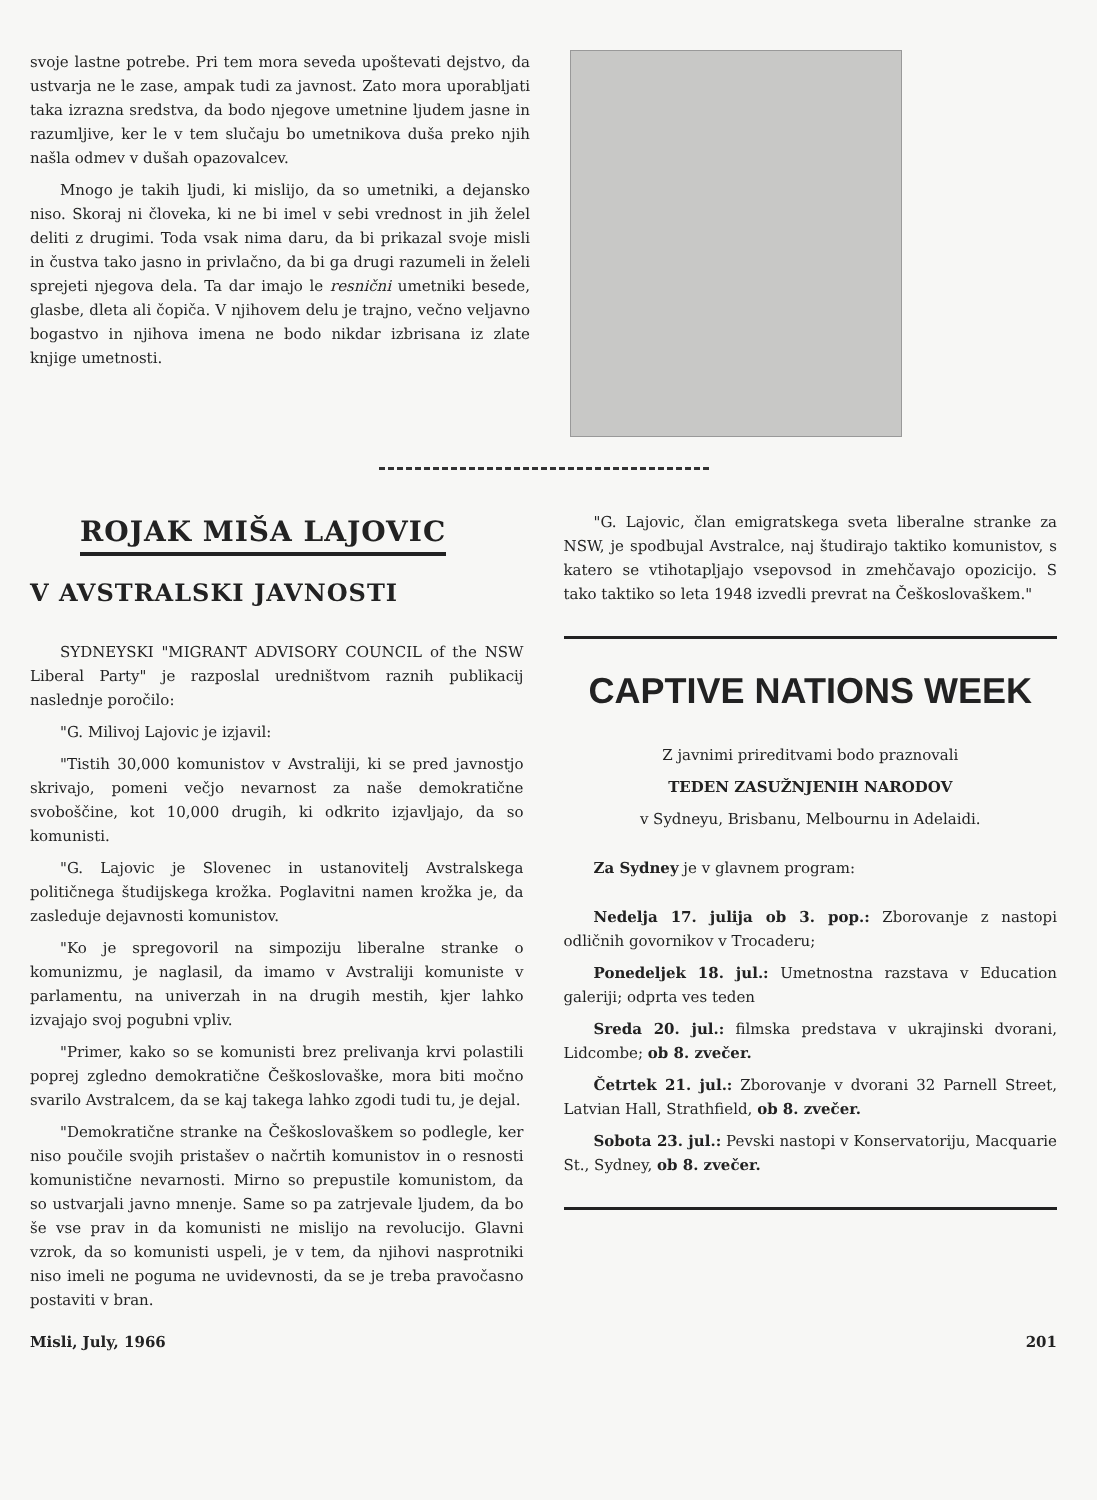svoje lastne potrebe. Pri tem mora seveda upoštevati dejstvo, da ustvarja ne le zase, ampak tudi za javnost. Zato mora uporabljati taka izrazna sredstva, da bodo njegove umetnine ljudem jasne in razumljive, ker le v tem slučaju bo umetnikova duša preko njih našla odmev v dušah opazovalcev.
Mnogo je takih ljudi, ki mislijo, da so umetniki, a dejansko niso. Skoraj ni človeka, ki ne bi imel v sebi vrednost in jih želel deliti z drugimi. Toda vsak nima daru, da bi prikazal svoje misli in čustva tako jasno in privlačno, da bi ga drugi razumeli in želeli sprejeti njegova dela. Ta dar imajo le resnični umetniki besede, glasbe, dleta ali čopiča. V njihovem delu je trajno, večno veljavno bogastvo in njihova imena ne bodo nikdar izbrisana iz zlate knjige umetnosti.
ROJAK MIŠA LAJOVIC
V AVSTRALSKI JAVNOSTI
SYDNEYSKI "MIGRANT ADVISORY COUNCIL of the NSW Liberal Party" je razposlal uredništvom raznih publikacij naslednje poročilo:
"G. Milivoj Lajovic je izjavil:
"Tistih 30,000 komunistov v Avstraliji, ki se pred javnostjo skrivajo, pomeni večjo nevarnost za naše demokratične svoboščine, kot 10,000 drugih, ki odkrito izjavljajo, da so komunisti.
"G. Lajovic je Slovenec in ustanovitelj Avstralskega političnega študijskega krožka. Poglavitni namen krožka je, da zasleduje dejavnosti komunistov.
"Ko je spregovoril na simpoziju liberalne stranke o komunizmu, je naglasil, da imamo v Avstraliji komuniste v parlamentu, na univerzah in na drugih mestih, kjer lahko izvajajo svoj pogubni vpliv.
"Primer, kako so se komunisti brez prelivanja krvi polastili poprej zgledno demokratične Češkoslovaške, mora biti močno svarilo Avstralcem, da se kaj takega lahko zgodi tudi tu, je dejal.
"Demokratične stranke na Češkoslovaškem so podlegle, ker niso poučile svojih pristašev o načrtih komunistov in o resnosti komunistične nevarnosti. Mirno so prepustile komunistom, da so ustvarjali javno mnenje. Same so pa zatrjevale ljudem, da bo še vse prav in da komunisti ne mislijo na revolucijo. Glavni vzrok, da so komunisti uspeli, je v tem, da njihovi nasprotniki niso imeli ne poguma ne uvidevnosti, da se je treba pravočasno postaviti v bran.
"G. Lajovic, član emigratskega sveta liberalne stranke za NSW, je spodbujal Avstralce, naj študirajo taktiko komunistov, s katero se vtihotapljajo vsepovsod in zmehčavajo opozicijo. S tako taktiko so leta 1948 izvedli prevrat na Češkoslovaškem."
CAPTIVE NATIONS WEEK
Z javnimi prireditvami bodo praznovali
TEDEN ZASUŽNJENIH NARODOV
v Sydneyu, Brisbanu, Melbournu in Adelaidi.
Za Sydney je v glavnem program:
Nedelja 17. julija ob 3. pop.: Zborovanje z nastopi odličnih govornikov v Trocaderu;
Ponedeljek 18. jul.: Umetnostna razstava v Education galeriji; odprta ves teden
Sreda 20. jul.: filmska predstava v ukrajinski dvorani, Lidcombe; ob 8. zvečer.
Četrtek 21. jul.: Zborovanje v dvorani 32 Parnell Street, Latvian Hall, Strathfield, ob 8. zvečer.
Sobota 23. jul.: Pevski nastopi v Konservatoriju, Macquarie St., Sydney, ob 8. zvečer.
Misli, July, 1966 201